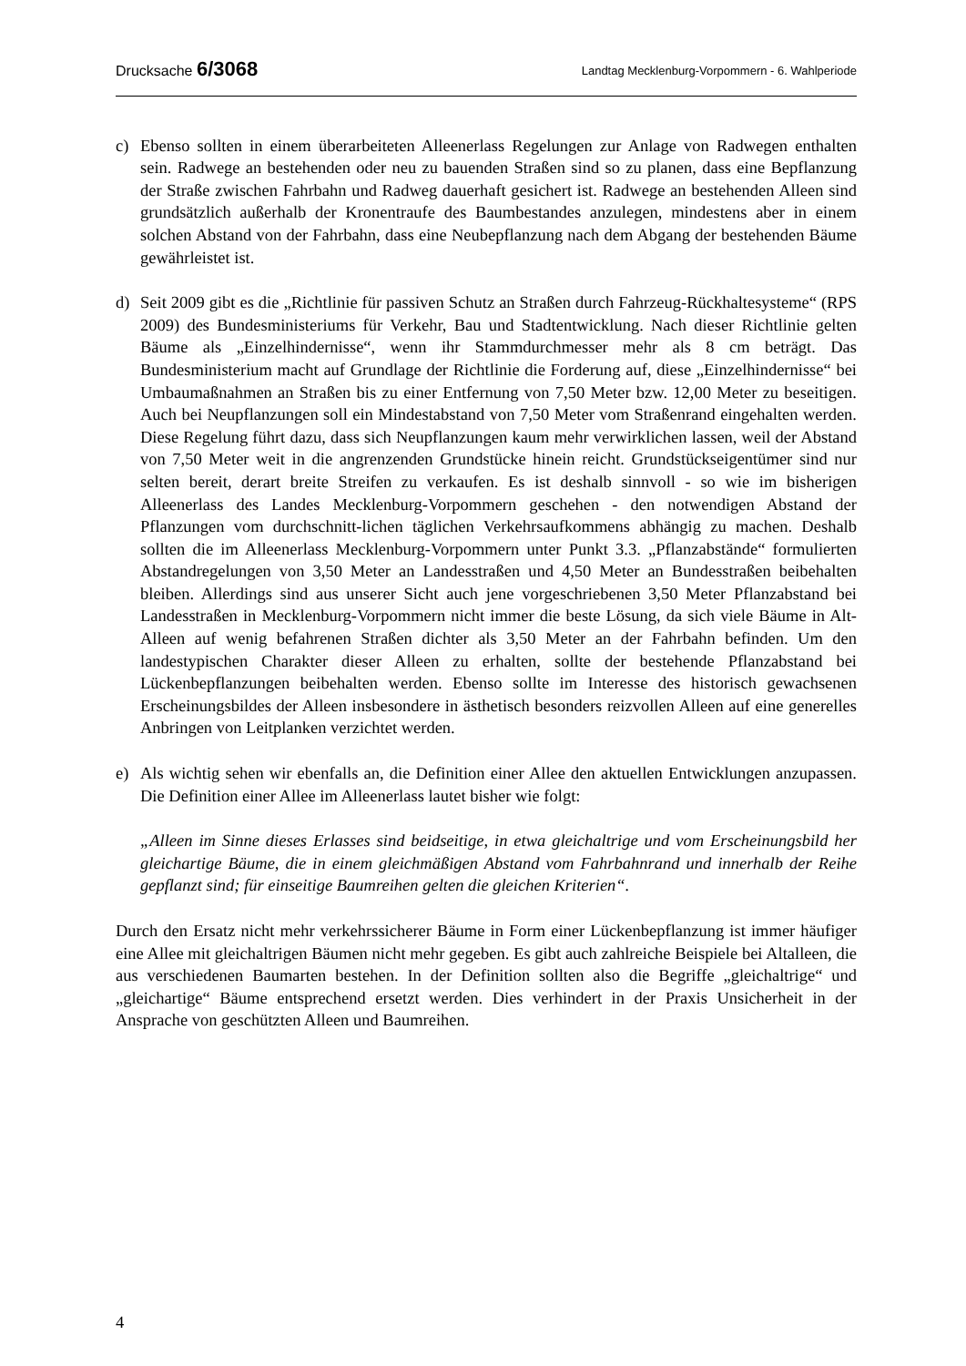Drucksache 6/3068 Landtag Mecklenburg-Vorpommern - 6. Wahlperiode
c) Ebenso sollten in einem überarbeiteten Alleenerlass Regelungen zur Anlage von Radwegen enthalten sein. Radwege an bestehenden oder neu zu bauenden Straßen sind so zu planen, dass eine Bepflanzung der Straße zwischen Fahrbahn und Radweg dauerhaft gesichert ist. Radwege an bestehenden Alleen sind grundsätzlich außerhalb der Kronentraufe des Baumbestandes anzulegen, mindestens aber in einem solchen Abstand von der Fahrbahn, dass eine Neubepflanzung nach dem Abgang der bestehenden Bäume gewährleistet ist.
d) Seit 2009 gibt es die „Richtlinie für passiven Schutz an Straßen durch Fahrzeug-Rückhaltesysteme“ (RPS 2009) des Bundesministeriums für Verkehr, Bau und Stadtentwicklung. Nach dieser Richtlinie gelten Bäume als „Einzelhindernisse“, wenn ihr Stammdurchmesser mehr als 8 cm beträgt. Das Bundesministerium macht auf Grundlage der Richtlinie die Forderung auf, diese „Einzelhindernisse“ bei Umbaumaßnahmen an Straßen bis zu einer Entfernung von 7,50 Meter bzw. 12,00 Meter zu beseitigen. Auch bei Neupflanzungen soll ein Mindestabstand von 7,50 Meter vom Straßenrand eingehalten werden. Diese Regelung führt dazu, dass sich Neupflanzungen kaum mehr verwirklichen lassen, weil der Abstand von 7,50 Meter weit in die angrenzenden Grundstücke hinein reicht. Grundstückseigentümer sind nur selten bereit, derart breite Streifen zu verkaufen. Es ist deshalb sinnvoll - so wie im bisherigen Alleenerlass des Landes Mecklenburg-Vorpommern geschehen - den notwendigen Abstand der Pflanzungen vom durchschnitt-lichen täglichen Verkehrsaufkommens abhängig zu machen. Deshalb sollten die im Alleenerlass Mecklenburg-Vorpommern unter Punkt 3.3. „Pflanzabstände“ formulierten Abstandregelungen von 3,50 Meter an Landesstraßen und 4,50 Meter an Bundesstraßen beibehalten bleiben. Allerdings sind aus unserer Sicht auch jene vorgeschriebenen 3,50 Meter Pflanzabstand bei Landesstraßen in Mecklenburg-Vorpommern nicht immer die beste Lösung, da sich viele Bäume in Alt-Alleen auf wenig befahrenen Straßen dichter als 3,50 Meter an der Fahrbahn befinden. Um den landestypischen Charakter dieser Alleen zu erhalten, sollte der bestehende Pflanzabstand bei Lückenbepflanzungen beibehalten werden. Ebenso sollte im Interesse des historisch gewachsenen Erscheinungsbildes der Alleen insbesondere in ästhetisch besonders reizvollen Alleen auf eine generelles Anbringen von Leitplanken verzichtet werden.
e) Als wichtig sehen wir ebenfalls an, die Definition einer Allee den aktuellen Entwicklungen anzupassen. Die Definition einer Allee im Alleenerlass lautet bisher wie folgt:
„Alleen im Sinne dieses Erlasses sind beidseitige, in etwa gleichaltrige und vom Erscheinungsbild her gleichartige Bäume, die in einem gleichmäßigen Abstand vom Fahrbahnrand und innerhalb der Reihe gepflanzt sind; für einseitige Baumreihen gelten die gleichen Kriterien“.
Durch den Ersatz nicht mehr verkehrssicherer Bäume in Form einer Lückenbepflanzung ist immer häufiger eine Allee mit gleichaltrigen Bäumen nicht mehr gegeben. Es gibt auch zahlreiche Beispiele bei Altalleen, die aus verschiedenen Baumarten bestehen. In der Definition sollten also die Begriffe „gleichaltrige“ und „gleichartige“ Bäume entsprechend ersetzt werden. Dies verhindert in der Praxis Unsicherheit in der Ansprache von geschützten Alleen und Baumreihen.
4